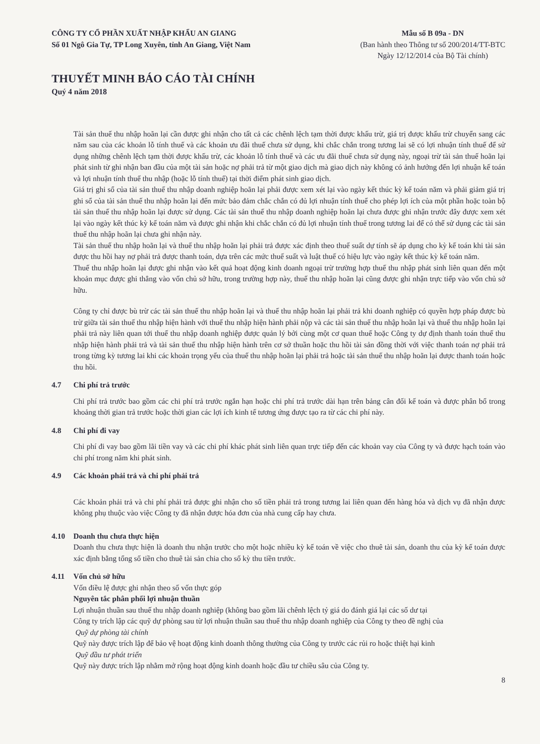CÔNG TY CỔ PHẦN XUẤT NHẬP KHẨU AN GIANG
Số 01 Ngô Gia Tự, TP Long Xuyên, tỉnh An Giang, Việt Nam
Mẫu số B 09a - DN
(Ban hành theo Thông tư số 200/2014/TT-BTC
Ngày 12/12/2014 của Bộ Tài chính)
THUYẾT MINH BÁO CÁO TÀI CHÍNH
Quý 4 năm 2018
Tài sản thuế thu nhập hoãn lại cần được ghi nhận cho tất cả các chênh lệch tạm thời được khấu trừ, giá trị được khấu trừ chuyển sang các năm sau của các khoản lỗ tính thuế và các khoản ưu đãi thuế chưa sử dụng, khi chắc chắn trong tương lai sẽ có lợi nhuận tính thuế để sử dụng những chênh lệch tạm thời được khấu trừ, các khoản lỗ tính thuế và các ưu đãi thuế chưa sử dụng này, ngoại trừ tài sản thuế hoãn lại phát sinh từ ghi nhận ban đầu của một tài sản hoặc nợ phải trả từ một giao dịch mà giao dịch này không có ảnh hưởng đến lợi nhuận kế toán và lợi nhuận tính thuế thu nhập (hoặc lỗ tính thuế) tại thời điểm phát sinh giao dịch.
Giá trị ghi sổ của tài sản thuế thu nhập doanh nghiệp hoãn lại phải được xem xét lại vào ngày kết thúc kỳ kế toán năm và phải giảm giá trị ghi sổ của tài sản thuế thu nhập hoãn lại đến mức bảo đảm chắc chắn có đủ lợi nhuận tính thuế cho phép lợi ích của một phần hoặc toàn bộ tài sản thuế thu nhập hoãn lại được sử dụng. Các tài sản thuế thu nhập doanh nghiệp hoãn lại chưa được ghi nhận trước đây được xem xét lại vào ngày kết thúc kỳ kế toán năm và được ghi nhận khi chắc chắn có đủ lợi nhuận tính thuế trong tương lai để có thể sử dụng các tài sản thuế thu nhập hoãn lại chưa ghi nhận này.
Tài sản thuế thu nhập hoãn lại và thuế thu nhập hoãn lại phải trả được xác định theo thuế suất dự tính sẽ áp dụng cho kỳ kế toán khi tài sản được thu hồi hay nợ phải trả được thanh toán, dựa trên các mức thuế suất và luật thuế có hiệu lực vào ngày kết thúc kỳ kế toán năm.
Thuế thu nhập hoãn lại được ghi nhận vào kết quả hoạt động kinh doanh ngoại trừ trường hợp thuế thu nhập phát sinh liên quan đến một khoản mục được ghi thẳng vào vốn chủ sở hữu, trong trường hợp này, thuế thu nhập hoãn lại cũng được ghi nhận trực tiếp vào vốn chủ sở hữu.
Công ty chỉ được bù trừ các tài sản thuế thu nhập hoãn lại và thuế thu nhập hoãn lại phải trả khi doanh nghiệp có quyền hợp pháp được bù trừ giữa tài sản thuế thu nhập hiện hành với thuế thu nhập hiện hành phải nộp và các tài sản thuế thu nhập hoãn lại và thuế thu nhập hoãn lại phải trả này liên quan tới thuế thu nhập doanh nghiệp được quản lý bởi cùng một cơ quan thuế hoặc Công ty dự định thanh toán thuế thu nhập hiện hành phải trả và tài sản thuế thu nhập hiện hành trên cơ sở thuần hoặc thu hồi tài sản đồng thời với việc thanh toán nợ phải trả trong từng kỳ tương lai khi các khoản trọng yếu của thuế thu nhập hoãn lại phải trả hoặc tài sản thuế thu nhập hoãn lại được thanh toán hoặc thu hồi.
4.7 Chi phí trả trước
Chi phí trả trước bao gồm các chi phí trả trước ngắn hạn hoặc chi phí trả trước dài hạn trên bảng cân đối kế toán và được phân bổ trong khoảng thời gian trả trước hoặc thời gian các lợi ích kinh tế tương ứng được tạo ra từ các chi phí này.
4.8 Chi phí đi vay
Chi phí đi vay bao gồm lãi tiền vay và các chi phí khác phát sinh liên quan trực tiếp đến các khoản vay của Công ty và được hạch toán vào chi phí trong năm khi phát sinh.
4.9 Các khoản phải trả và chi phí phải trả
Các khoản phải trả và chi phí phải trả được ghi nhận cho số tiền phải trả trong tương lai liên quan đến hàng hóa và dịch vụ đã nhận được không phụ thuộc vào việc Công ty đã nhận được hóa đơn của nhà cung cấp hay chưa.
4.10 Doanh thu chưa thực hiện
Doanh thu chưa thực hiện là doanh thu nhận trước cho một hoặc nhiều kỳ kế toán về việc cho thuê tài sản, doanh thu của kỳ kế toán được xác định bằng tổng số tiền cho thuê tài sản chia cho số kỳ thu tiền trước.
4.11 Vốn chủ sở hữu
Vốn điều lệ được ghi nhận theo số vốn thực góp
Nguyên tắc phân phối lợi nhuận thuần
Lợi nhuận thuần sau thuế thu nhập doanh nghiệp (không bao gồm lãi chênh lệch tỷ giá do đánh giá lại các số dư tại
Công ty trích lập các quỹ dự phòng sau từ lợi nhuận thuần sau thuế thu nhập doanh nghiệp của Công ty theo đề nghị của
Quỹ dự phòng tài chính
Quỹ này được trích lập để bảo vệ hoạt động kinh doanh thông thường của Công ty trước các rủi ro hoặc thiệt hại kinh
Quỹ đầu tư phát triển
Quỹ này được trích lập nhằm mở rộng hoạt động kinh doanh hoặc đầu tư chiều sâu của Công ty.
8